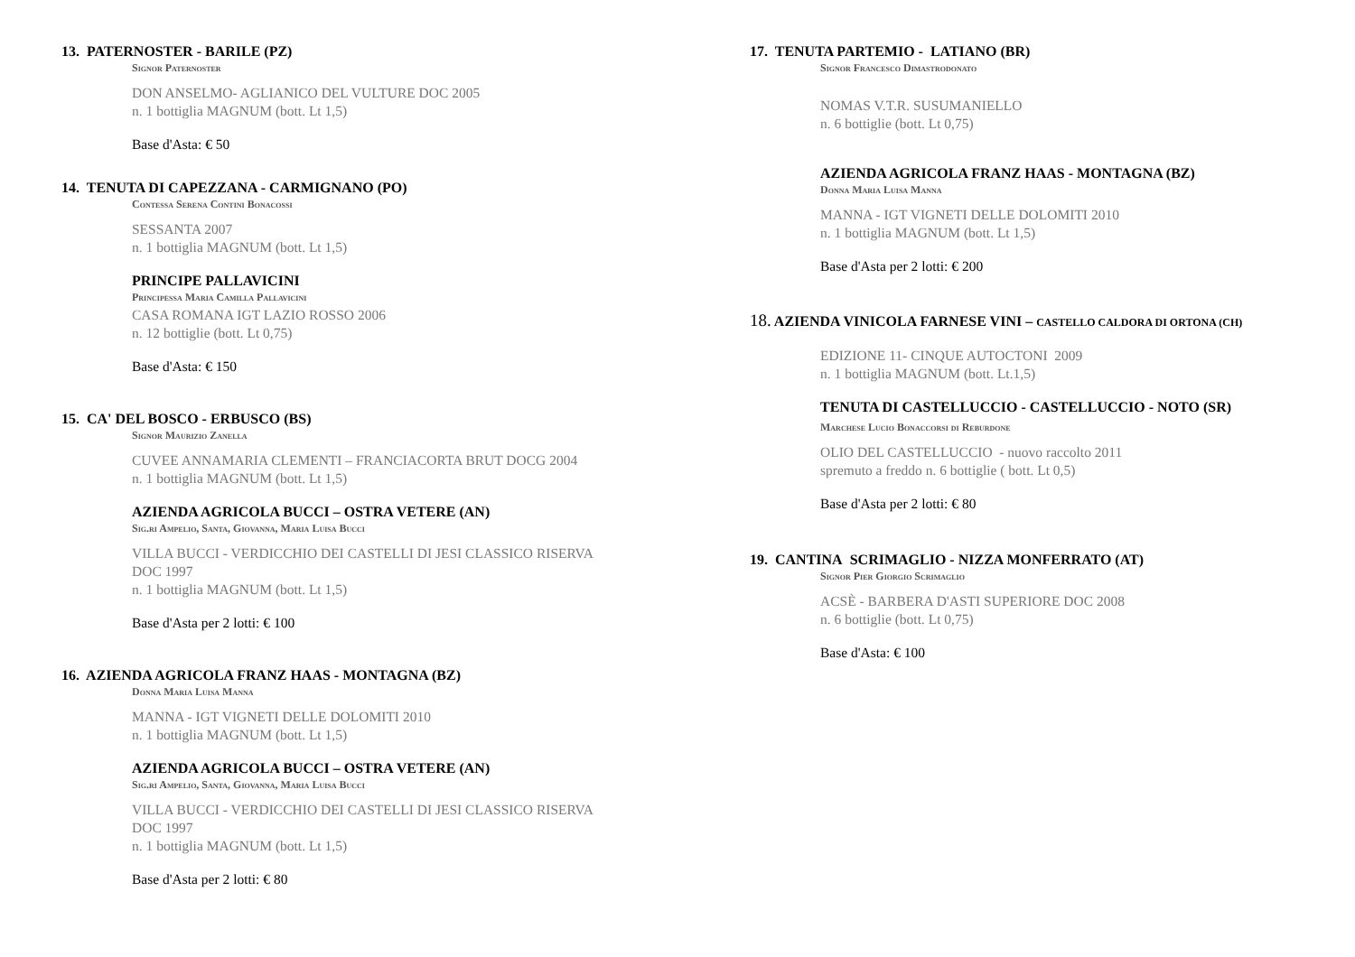13. PATERNOSTER - BARILE (PZ)
Signor Paternoster
DON ANSELMO- AGLIANICO DEL VULTURE DOC 2005
n. 1 bottiglia MAGNUM (bott. Lt 1,5)
Base d'Asta: € 50
14. TENUTA DI CAPEZZANA - CARMIGNANO (PO)
Contessa Serena Contini Bonacossi
SESSANTA 2007
n. 1 bottiglia MAGNUM (bott. Lt 1,5)
PRINCIPE PALLAVICINI
Principessa Maria Camilla Pallavicini
CASA ROMANA IGT LAZIO ROSSO 2006
n. 12 bottiglie (bott. Lt 0,75)
Base d'Asta: € 150
15. CA' DEL BOSCO - ERBUSCO (BS)
Signor Maurizio Zanella
CUVEE ANNAMARIA CLEMENTI – FRANCIACORTA BRUT DOCG 2004
n. 1 bottiglia MAGNUM (bott. Lt 1,5)
AZIENDA AGRICOLA BUCCI – OSTRA VETERE (AN)
Sig.ri Ampelio, Santa, Giovanna, Maria Luisa Bucci
VILLA BUCCI - VERDICCHIO DEI CASTELLI DI JESI CLASSICO RISERVA
DOC 1997
n. 1 bottiglia MAGNUM (bott. Lt 1,5)
Base d'Asta per 2 lotti: € 100
16. AZIENDA AGRICOLA FRANZ HAAS - MONTAGNA (BZ)
Donna Maria Luisa Manna
MANNA - IGT VIGNETI DELLE DOLOMITI 2010
n. 1 bottiglia MAGNUM (bott. Lt 1,5)
AZIENDA AGRICOLA BUCCI – OSTRA VETERE (AN)
Sig.ri Ampelio, Santa, Giovanna, Maria Luisa Bucci
VILLA BUCCI - VERDICCHIO DEI CASTELLI DI JESI CLASSICO RISERVA
DOC 1997
n. 1 bottiglia MAGNUM (bott. Lt 1,5)
Base d'Asta per 2 lotti: € 80
17. TENUTA PARTEMIO - LATIANO (BR)
Signor Francesco Dimastrodonato
NOMAS V.T.R. SUSUMANIELLO
n. 6 bottiglie (bott. Lt 0,75)
AZIENDA AGRICOLA FRANZ HAAS - MONTAGNA (BZ)
Donna Maria Luisa Manna
MANNA - IGT VIGNETI DELLE DOLOMITI 2010
n. 1 bottiglia MAGNUM (bott. Lt 1,5)
Base d'Asta per 2 lotti: € 200
18. AZIENDA VINICOLA FARNESE VINI – CASTELLO CALDORA DI ORTONA (CH)
EDIZIONE 11- CINQUE AUTOCTONI 2009
n. 1 bottiglia MAGNUM (bott. Lt.1,5)
TENUTA DI CASTELLUCCIO - CASTELLUCCIO - NOTO (SR)
Marchese Lucio Bonaccorsi di Reburdone
OLIO DEL CASTELLUCCIO - nuovo raccolto 2011
spremuto a freddo n. 6 bottiglie ( bott. Lt 0,5)
Base d'Asta per 2 lotti: € 80
19. CANTINA SCRIMAGLIO - NIZZA MONFERRATO (AT)
Signor Pier Giorgio Scrimaglio
ACSÈ - BARBERA D'ASTI SUPERIORE DOC 2008
n. 6 bottiglie (bott. Lt 0,75)
Base d'Asta: € 100